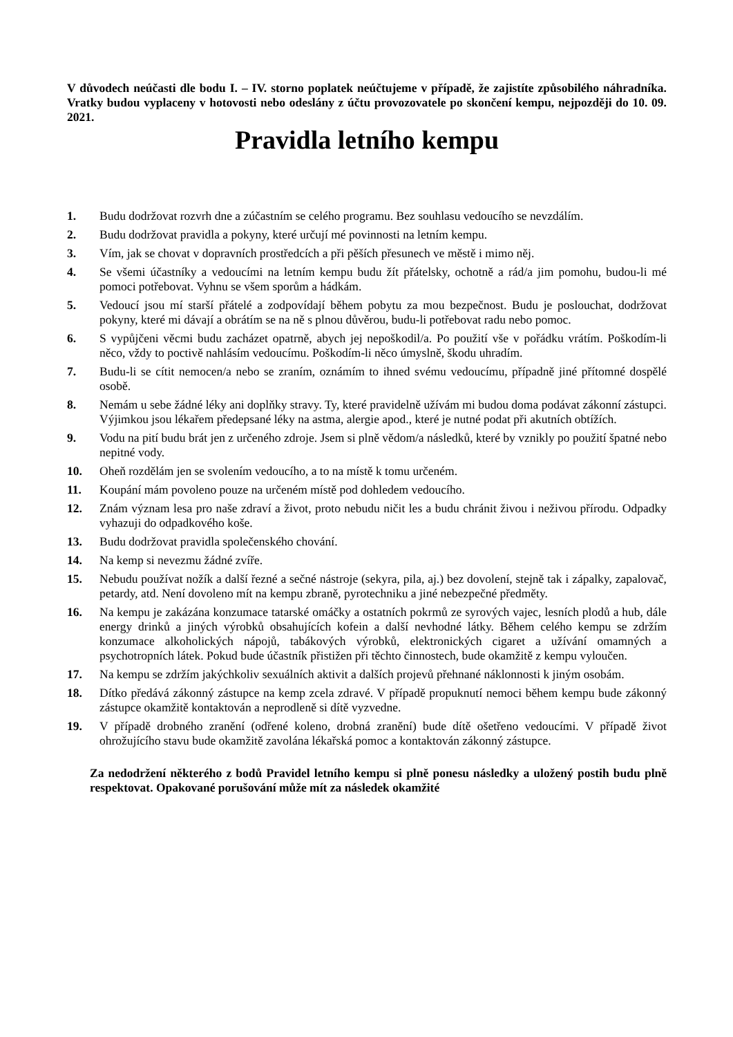V důvodech neúčasti dle bodu I. – IV. storno poplatek neúčtujeme v případě, že zajistíte způsobilého náhradníka. Vratky budou vyplaceny v hotovosti nebo odeslány z účtu provozovatele po skončení kempu, nejpozději do 10. 09. 2021.
Pravidla letního kempu
1. Budu dodržovat rozvrh dne a zúčastním se celého programu. Bez souhlasu vedoucího se nevzdálím.
2. Budu dodržovat pravidla a pokyny, které určují mé povinnosti na letním kempu.
3. Vím, jak se chovat v dopravních prostředcích a při pěších přesunech ve městě i mimo něj.
4. Se všemi účastníky a vedoucími na letním kempu budu žít přátelsky, ochotně a rád/a jim pomohu, budou-li mé pomoci potřebovat. Vyhnu se všem sporům a hádkám.
5. Vedoucí jsou mí starší přátelé a zodpovídají během pobytu za mou bezpečnost. Budu je poslouchat, dodržovat pokyny, které mi dávají a obrátím se na ně s plnou důvěrou, budu-li potřebovat radu nebo pomoc.
6. S vypůjčeni věcmi budu zacházet opatrně, abych jej nepoškodil/a. Po použití vše v pořádku vrátím. Poškodím-li něco, vždy to poctivě nahlásím vedoucímu. Poškodím-li něco úmyslně, škodu uhradím.
7. Budu-li se cítit nemocen/a nebo se zraním, oznámím to ihned svému vedoucímu, případně jiné přítomné dospělé osobě.
8. Nemám u sebe žádné léky ani doplňky stravy. Ty, které pravidelně užívám mi budou doma podávat zákonní zástupci. Výjimkou jsou lékařem předepsané léky na astma, alergie apod., které je nutné podat při akutních obtížích.
9. Vodu na pití budu brát jen z určeného zdroje. Jsem si plně vědom/a následků, které by vznikly po použití špatné nebo nepitné vody.
10. Oheň rozdělám jen se svolením vedoucího, a to na místě k tomu určeném.
11. Koupání mám povoleno pouze na určeném místě pod dohledem vedoucího.
12. Znám význam lesa pro naše zdraví a život, proto nebudu ničit les a budu chránit živou i neživou přírodu. Odpadky vyhazuji do odpadkového koše.
13. Budu dodržovat pravidla společenského chování.
14. Na kemp si nevezmu žádné zvíře.
15. Nebudu používat nožík a další řezné a sečné nástroje (sekyra, pila, aj.) bez dovolení, stejně tak i zápalky, zapalovač, petardy, atd. Není dovoleno mít na kempu zbraně, pyrotechniku a jiné nebezpečné předměty.
16. Na kempu je zakázána konzumace tatarské omáčky a ostatních pokrmů ze syrových vajec, lesních plodů a hub, dále energy drinků a jiných výrobků obsahujících kofein a další nevhodné látky. Během celého kempu se zdržím konzumace alkoholických nápojů, tabákových výrobků, elektronických cigaret a užívání omamných a psychotropních látek. Pokud bude účastník přistižen při těchto činnostech, bude okamžitě z kempu vyloučen.
17. Na kempu se zdržím jakýchkoliv sexuálních aktivit a dalších projevů přehnané náklonnosti k jiným osobám.
18. Dítko předává zákonný zástupce na kemp zcela zdravé. V případě propuknutí nemoci během kempu bude zákonný zástupce okamžitě kontaktován a neprodleně si dítě vyzvedne.
19. V případě drobného zranění (odřené koleno, drobná zranění) bude dítě ošetřeno vedoucími. V případě život ohrožujícího stavu bude okamžitě zavolána lékařská pomoc a kontaktován zákonný zástupce.
Za nedodržení některého z bodů Pravidel letního kempu si plně ponesu následky a uložený postih budu plně respektovat. Opakované porušování může mít za následek okamžité